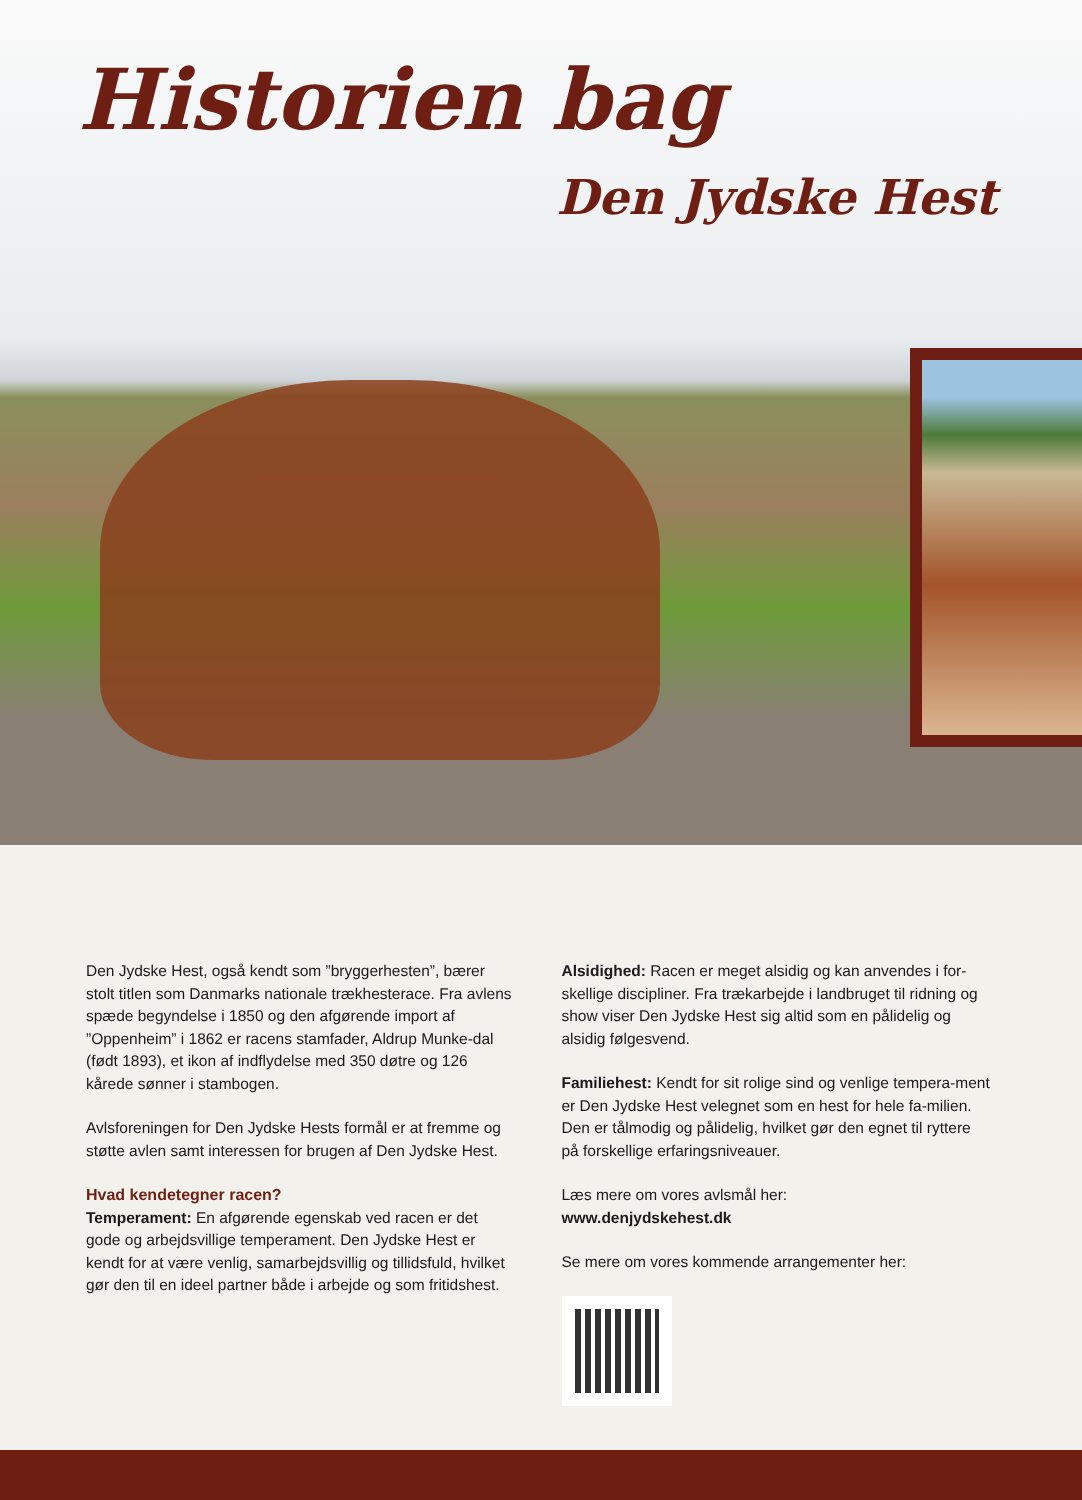Historien bag
Den Jydske Hest
Den Jydske Hest, også kendt som ”bryggerhesten”, bærer stolt titlen som Danmarks nationale trækhesterace. Fra avlens spæde begyndelse i 1850 og den afgørende import af ”Oppenheim” i 1862 er racens stamfader, Aldrup Munke-dal (født 1893), et ikon af indflydelse med 350 døtre og 126 kårede sønner i stambogen.
Avlsforeningen for Den Jydske Hests formål er at fremme og støtte avlen samt interessen for brugen af Den Jydske Hest.
Hvad kendetegner racen?
Temperament: En afgørende egenskab ved racen er det gode og arbejdsvillige temperament. Den Jydske Hest er kendt for at være venlig, samarbejdsvillig og tillidsfuld, hvilket gør den til en ideel partner både i arbejde og som fritidshest.
Alsidighed: Racen er meget alsidig og kan anvendes i for-skellige discipliner. Fra trækarbejde i landbruget til ridning og show viser Den Jydske Hest sig altid som en pålidelig og alsidig følgesvend.
Familiehest: Kendt for sit rolige sind og venlige tempera-ment er Den Jydske Hest velegnet som en hest for hele fa-milien. Den er tålmodig og pålidelig, hvilket gør den egnet til ryttere på forskellige erfaringsniveauer.
Læs mere om vores avlsmål her:
www.denjydskehest.dk
Se mere om vores kommende arrangementer her: